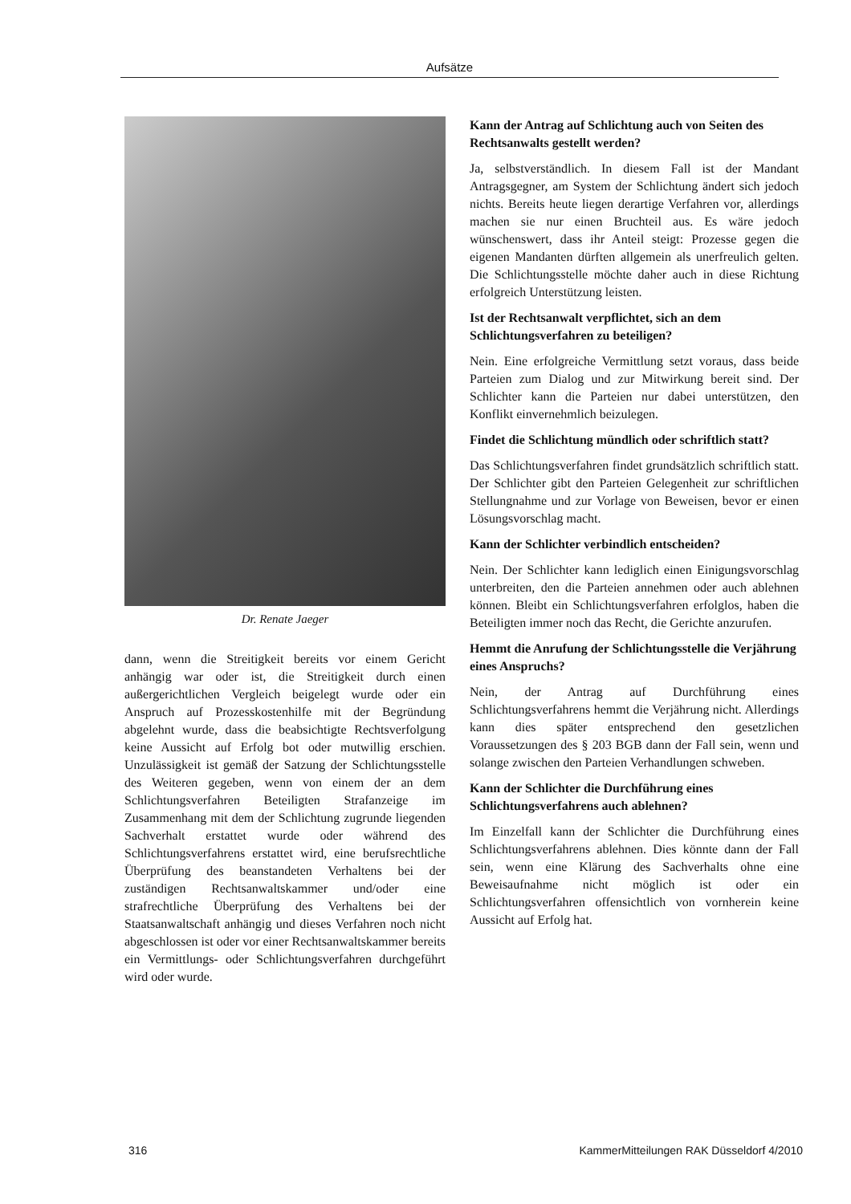Aufsätze
Dr. Renate Jaeger
dann, wenn die Streitigkeit bereits vor einem Gericht anhängig war oder ist, die Streitigkeit durch einen außergerichtlichen Vergleich beigelegt wurde oder ein Anspruch auf Prozesskostenhilfe mit der Begründung abgelehnt wurde, dass die beabsichtigte Rechtsverfolgung keine Aussicht auf Erfolg bot oder mutwillig erschien. Unzulässigkeit ist gemäß der Satzung der Schlichtungsstelle des Weiteren gegeben, wenn von einem der an dem Schlichtungsverfahren Beteiligten Strafanzeige im Zusammenhang mit dem der Schlichtung zugrunde liegenden Sachverhalt erstattet wurde oder während des Schlichtungsverfahrens erstattet wird, eine berufsrechtliche Überprüfung des beanstandeten Verhaltens bei der zuständigen Rechtsanwaltskammer und/oder eine strafrechtliche Überprüfung des Verhaltens bei der Staatsanwaltschaft anhängig und dieses Verfahren noch nicht abgeschlossen ist oder vor einer Rechtsanwaltskammer bereits ein Vermittlungs- oder Schlichtungsverfahren durchgeführt wird oder wurde.
Kann der Antrag auf Schlichtung auch von Seiten des Rechtsanwalts gestellt werden?
Ja, selbstverständlich. In diesem Fall ist der Mandant Antragsgegner, am System der Schlichtung ändert sich jedoch nichts. Bereits heute liegen derartige Verfahren vor, allerdings machen sie nur einen Bruchteil aus. Es wäre jedoch wünschenswert, dass ihr Anteil steigt: Prozesse gegen die eigenen Mandanten dürften allgemein als unerfreulich gelten. Die Schlichtungsstelle möchte daher auch in diese Richtung erfolgreich Unterstützung leisten.
Ist der Rechtsanwalt verpflichtet, sich an dem Schlichtungsverfahren zu beteiligen?
Nein. Eine erfolgreiche Vermittlung setzt voraus, dass beide Parteien zum Dialog und zur Mitwirkung bereit sind. Der Schlichter kann die Parteien nur dabei unterstützen, den Konflikt einvernehmlich beizulegen.
Findet die Schlichtung mündlich oder schriftlich statt?
Das Schlichtungsverfahren findet grundsätzlich schriftlich statt. Der Schlichter gibt den Parteien Gelegenheit zur schriftlichen Stellungnahme und zur Vorlage von Beweisen, bevor er einen Lösungsvorschlag macht.
Kann der Schlichter verbindlich entscheiden?
Nein. Der Schlichter kann lediglich einen Einigungsvorschlag unterbreiten, den die Parteien annehmen oder auch ablehnen können. Bleibt ein Schlichtungsverfahren erfolglos, haben die Beteiligten immer noch das Recht, die Gerichte anzurufen.
Hemmt die Anrufung der Schlichtungsstelle die Verjährung eines Anspruchs?
Nein, der Antrag auf Durchführung eines Schlichtungsverfahrens hemmt die Verjährung nicht. Allerdings kann dies später entsprechend den gesetzlichen Voraussetzungen des § 203 BGB dann der Fall sein, wenn und solange zwischen den Parteien Verhandlungen schweben.
Kann der Schlichter die Durchführung eines Schlichtungsverfahrens auch ablehnen?
Im Einzelfall kann der Schlichter die Durchführung eines Schlichtungsverfahrens ablehnen. Dies könnte dann der Fall sein, wenn eine Klärung des Sachverhalts ohne eine Beweisaufnahme nicht möglich ist oder ein Schlichtungsverfahren offensichtlich von vornherein keine Aussicht auf Erfolg hat.
316 KammerMitteilungen RAK Düsseldorf 4/2010